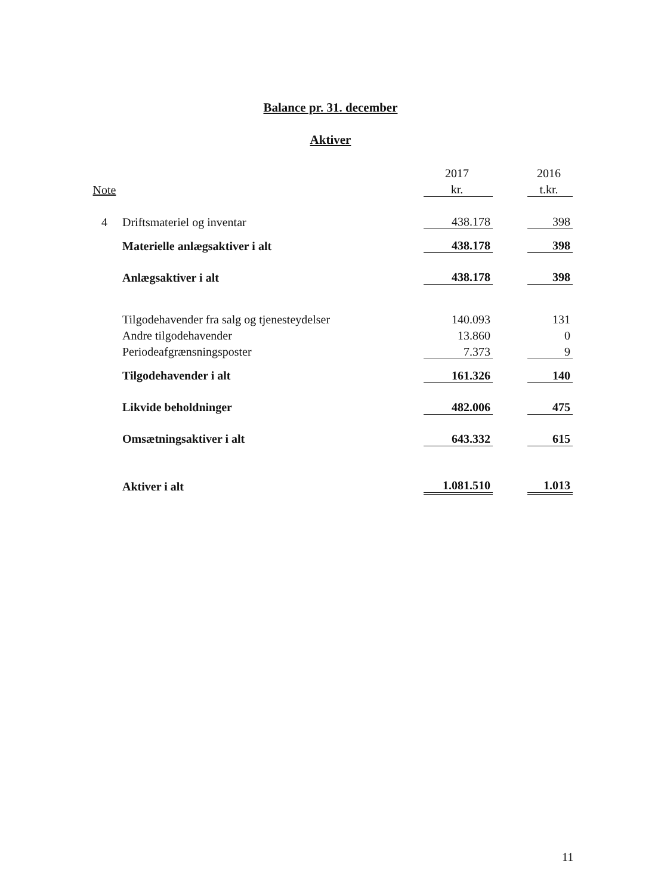Balance pr. 31. december
Aktiver
| | | 2017 | | 2016 |
| Note | | kr. | | t.kr. |
| 4 | Driftsmateriel og inventar | 438.178 | | 398 |
| | Materielle anlægsaktiver i alt | 438.178 | | 398 |
| | Anlægsaktiver i alt | 438.178 | | 398 |
| | Tilgodehavender fra salg og tjenesteydelser | 140.093 | | 131 |
| | Andre tilgodehavender | 13.860 | | 0 |
| | Periodeafgrænsningsposter | 7.373 | | 9 |
| | Tilgodehavender i alt | 161.326 | | 140 |
| | Likvide beholdninger | 482.006 | | 475 |
| | Omsætningsaktiver i alt | 643.332 | | 615 |
| | Aktiver i alt | 1.081.510 | | 1.013 |
11